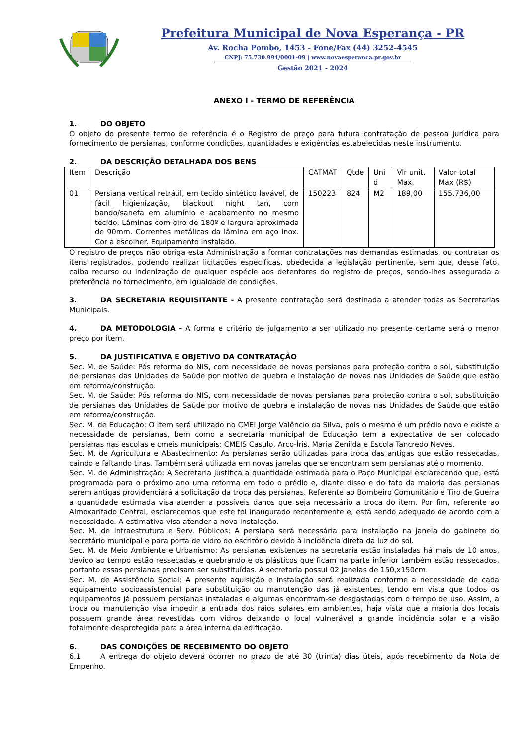Prefeitura Municipal de Nova Esperança - PR
Av. Rocha Pombo, 1453 - Fone/Fax (44) 3252-4545
CNPJ: 75.730.994/0001-09 | www.novaesperanca.pr.gov.br
Gestão 2021 - 2024
ANEXO I - TERMO DE REFERÊNCIA
1. DO OBJETO
O objeto do presente termo de referência é o Registro de preço para futura contratação de pessoa jurídica para fornecimento de persianas, conforme condições, quantidades e exigências estabelecidas neste instrumento.
2. DA DESCRIÇÃO DETALHADA DOS BENS
| Item | Descrição | CATMAT | Qtde | Uni d | Vlr unit. Max. | Valor total Max (R$) |
| 01 | Persiana vertical retrátil, em tecido sintético lavável, de fácil higienização, blackout night tan, com bando/sanefa em alumínio e acabamento no mesmo tecido. Lâminas com giro de 180º e largura aproximada de 90mm. Correntes metálicas da lâmina em aço inox. Cor a escolher. Equipamento instalado. | 150223 | 824 | M2 | 189,00 | 155.736,00 |
O registro de preços não obriga esta Administração a formar contratações nas demandas estimadas, ou contratar os itens registrados, podendo realizar licitações específicas, obedecida a legislação pertinente, sem que, desse fato, caiba recurso ou indenização de qualquer espécie aos detentores do registro de preços, sendo-lhes assegurada a preferência no fornecimento, em igualdade de condições.
3. DA SECRETARIA REQUISITANTE - A presente contratação será destinada a atender todas as Secretarias Municipais.
4. DA METODOLOGIA - A forma e critério de julgamento a ser utilizado no presente certame será o menor preço por item.
5. DA JUSTIFICATIVA E OBJETIVO DA CONTRATAÇÃO
Sec. M. de Saúde: Pós reforma do NIS, com necessidade de novas persianas para proteção contra o sol, substituição de persianas das Unidades de Saúde por motivo de quebra e instalação de novas nas Unidades de Saúde que estão em reforma/construção.
Sec. M. de Saúde: Pós reforma do NIS, com necessidade de novas persianas para proteção contra o sol, substituição de persianas das Unidades de Saúde por motivo de quebra e instalação de novas nas Unidades de Saúde que estão em reforma/construção.
Sec. M. de Educação: O item será utilizado no CMEI Jorge Valêncio da Silva, pois o mesmo é um prédio novo e existe a necessidade de persianas, bem como a secretaria municipal de Educação tem a expectativa de ser colocado persianas nas escolas e cmeis municipais: CMEIS Casulo, Arco-Íris, Maria Zenilda e Escola Tancredo Neves.
Sec. M. de Agricultura e Abastecimento: As persianas serão utilizadas para troca das antigas que estão ressecadas, caindo e faltando tiras. Também será utilizada em novas janelas que se encontram sem persianas até o momento.
Sec. M. de Administração: A Secretaria justifica a quantidade estimada para o Paço Municipal esclarecendo que, está programada para o próximo ano uma reforma em todo o prédio e, diante disso e do fato da maioria das persianas serem antigas providenciará a solicitação da troca das persianas. Referente ao Bombeiro Comunitário e Tiro de Guerra a quantidade estimada visa atender a possíveis danos que seja necessário a troca do item. Por fim, referente ao Almoxarifado Central, esclarecemos que este foi inaugurado recentemente e, está sendo adequado de acordo com a necessidade. A estimativa visa atender a nova instalação.
Sec. M. de Infraestrutura e Serv. Públicos: A persiana será necessária para instalação na janela do gabinete do secretário municipal e para porta de vidro do escritório devido à incidência direta da luz do sol.
Sec. M. de Meio Ambiente e Urbanismo: As persianas existentes na secretaria estão instaladas há mais de 10 anos, devido ao tempo estão ressecadas e quebrando e os plásticos que ficam na parte inferior também estão ressecados, portanto essas persianas precisam ser substituídas. A secretaria possui 02 janelas de 150,x150cm.
Sec. M. de Assistência Social: A presente aquisição e instalação será realizada conforme a necessidade de cada equipamento socioassistencial para substituição ou manutenção das já existentes, tendo em vista que todos os equipamentos já possuem persianas instaladas e algumas encontram-se desgastadas com o tempo de uso. Assim, a troca ou manutenção visa impedir a entrada dos raios solares em ambientes, haja vista que a maioria dos locais possuem grande área revestidas com vidros deixando o local vulnerável a grande incidência solar e a visão totalmente desprotegida para a área interna da edificação.
6. DAS CONDIÇÕES DE RECEBIMENTO DO OBJETO
6.1 A entrega do objeto deverá ocorrer no prazo de até 30 (trinta) dias úteis, após recebimento da Nota de Empenho.